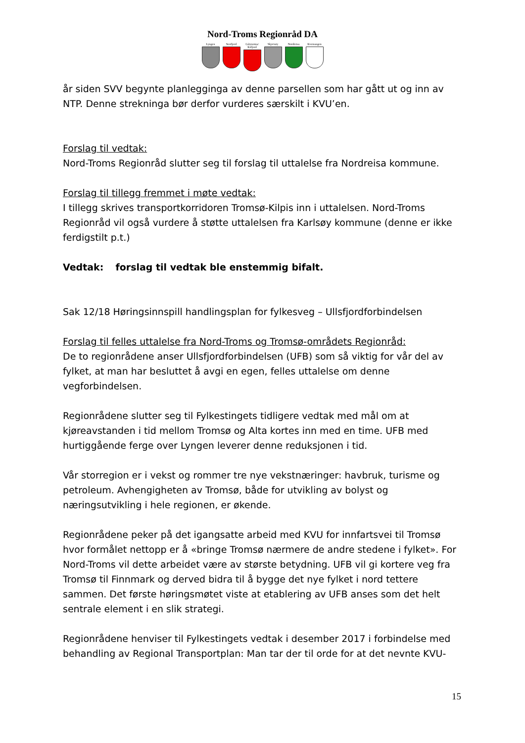Nord-Troms Regionråd DA
Lyngen Storfjord Gáivuotna/ Kåfjord
Skjervøy Nordreisa Kvænangen
år siden SVV begynte planlegginga av denne parsellen som har gått ut og inn av NTP. Denne strekninga bør derfor vurderes særskilt i KVU’en.
Forslag til vedtak:
Nord-Troms Regionråd slutter seg til forslag til uttalelse fra Nordreisa kommune.
Forslag til tillegg fremmet i møte vedtak:
I tillegg skrives transportkorridoren Tromsø-Kilpis inn i uttalelsen. Nord-Troms Regionråd vil også vurdere å støtte uttalelsen fra Karlsøy kommune (denne er ikke ferdigstilt p.t.)
Vedtak: forslag til vedtak ble enstemmig bifalt.
Sak 12/18 Høringsinnspill handlingsplan for fylkesveg – Ullsfjordforbindelsen
Forslag til felles uttalelse fra Nord-Troms og Tromsø-områdets Regionråd:
De to regionrådene anser Ullsfjordforbindelsen (UFB) som så viktig for vår del av fylket, at man har besluttet å avgi en egen, felles uttalelse om denne vegforbindelsen.
Regionrådene slutter seg til Fylkestingets tidligere vedtak med mål om at kjøreavstanden i tid mellom Tromsø og Alta kortes inn med en time. UFB med hurtiggående ferge over Lyngen leverer denne reduksjonen i tid.
Vår storregion er i vekst og rommer tre nye vekstnæringer: havbruk, turisme og petroleum. Avhengigheten av Tromsø, både for utvikling av bolyst og næringsutvikling i hele regionen, er økende.
Regionrådene peker på det igangsatte arbeid med KVU for innfartsvei til Tromsø hvor formålet nettopp er å «bringe Tromsø nærmere de andre stedene i fylket». For Nord-Troms vil dette arbeidet være av største betydning. UFB vil gi kortere veg fra Tromsø til Finnmark og derved bidra til å bygge det nye fylket i nord tettere sammen. Det første høringsmøtet viste at etablering av UFB anses som det helt sentrale element i en slik strategi.
Regionrådene henviser til Fylkestingets vedtak i desember 2017 i forbindelse med behandling av Regional Transportplan: Man tar der til orde for at det nevnte KVU-
15